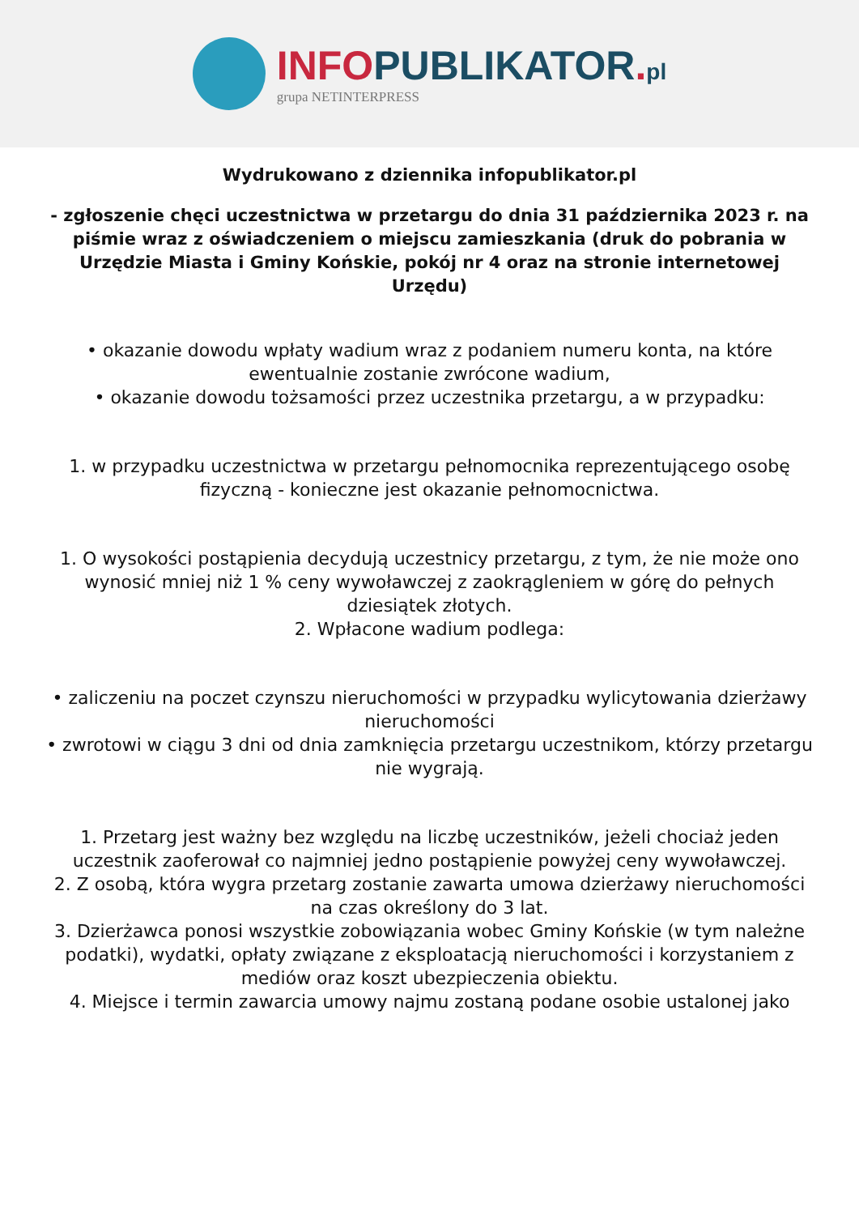INFO PUBLIKATOR. pl
grupa NETINTERPRESS
Wydrukowano z dziennika infopublikator.pl
- zgłoszenie chęci uczestnictwa w przetargu do dnia 31 października 2023 r. na piśmie wraz z oświadczeniem o miejscu zamieszkania (druk do pobrania w Urzędzie Miasta i Gminy Końskie, pokój nr 4 oraz na stronie internetowej Urzędu)
• okazanie dowodu wpłaty wadium wraz z podaniem numeru konta, na które ewentualnie zostanie zwrócone wadium,
• okazanie dowodu tożsamości przez uczestnika przetargu, a w przypadku:
1. w przypadku uczestnictwa w przetargu pełnomocnika reprezentującego osobę fizyczną - konieczne jest okazanie pełnomocnictwa.
1. O wysokości postąpienia decydują uczestnicy przetargu, z tym, że nie może ono wynosić mniej niż 1 % ceny wywoławczej z zaokrągleniem w górę do pełnych dziesiątek złotych.
2. Wpłacone wadium podlega:
• zaliczeniu na poczet czynszu nieruchomości w przypadku wylicytowania dzierżawy nieruchomości
• zwrotowi w ciągu 3 dni od dnia zamknięcia przetargu uczestnikom, którzy przetargu nie wygrają.
1. Przetarg jest ważny bez względu na liczbę uczestników, jeżeli chociaż jeden uczestnik zaoferował co najmniej jedno postąpienie powyżej ceny wywoławczej.
2. Z osobą, która wygra przetarg zostanie zawarta umowa dzierżawy nieruchomości na czas określony do 3 lat.
3. Dzierżawca ponosi wszystkie zobowiązania wobec Gminy Końskie (w tym należne podatki), wydatki, opłaty związane z eksploatacją nieruchomości i korzystaniem z mediów oraz koszt ubezpieczenia obiektu.
4. Miejsce i termin zawarcia umowy najmu zostaną podane osobie ustalonej jako